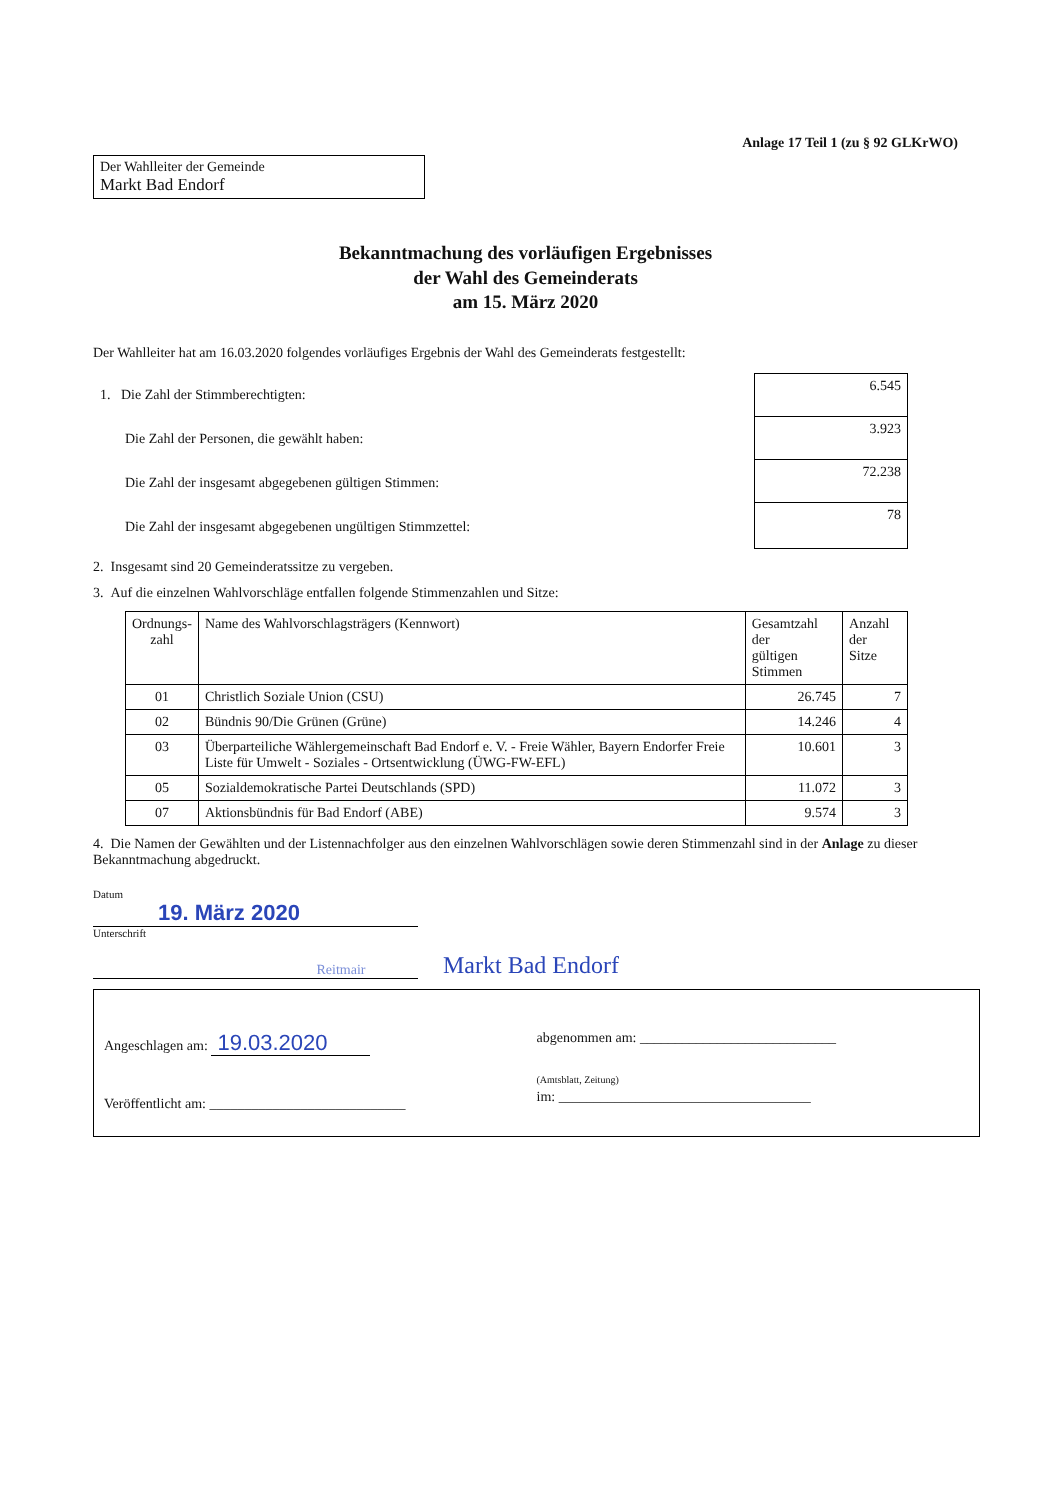Anlage 17 Teil 1 (zu § 92 GLKrWO)
Der Wahlleiter der Gemeinde
Markt Bad Endorf
Bekanntmachung des vorläufigen Ergebnisses
der Wahl des Gemeinderats
am 15. März 2020
Der Wahlleiter hat am 16.03.2020 folgendes vorläufiges Ergebnis der Wahl des Gemeinderats festgestellt:
1. Die Zahl der Stimmberechtigten:
Die Zahl der Personen, die gewählt haben:
Die Zahl der insgesamt abgegebenen gültigen Stimmen:
Die Zahl der insgesamt abgegebenen ungültigen Stimmzettel:
6.545
3.923
72.238
78
2. Insgesamt sind 20 Gemeinderatssitze zu vergeben.
3. Auf die einzelnen Wahlvorschläge entfallen folgende Stimmenzahlen und Sitze:
| Ordnungs- zahl | Name des Wahlvorschlagsträgers (Kennwort) | Gesamtzahl der gültigen Stimmen | Anzahl der Sitze |
| --- | --- | --- | --- |
| 01 | Christlich Soziale Union (CSU) | 26.745 | 7 |
| 02 | Bündnis 90/Die Grünen (Grüne) | 14.246 | 4 |
| 03 | Überparteiliche Wählergemeinschaft Bad Endorf e. V. - Freie Wähler, Bayern Endorfer Freie Liste für Umwelt - Soziales - Ortsentwicklung (ÜWG-FW-EFL) | 10.601 | 3 |
| 05 | Sozialdemokratische Partei Deutschlands (SPD) | 11.072 | 3 |
| 07 | Aktionsbündnis für Bad Endorf (ABE) | 9.574 | 3 |
4. Die Namen der Gewählten und der Listennachfolger aus den einzelnen Wahlvorschlägen sowie deren Stimmenzahl sind in der Anlage zu dieser Bekanntmachung abgedruckt.
Datum
19. März 2020
Unterschrift
Reitmair
Markt Bad Endorf
Angeschlagen am: 19.03.2020
Veröffentlicht am: ____________________________
abgenommen am: ____________________________
(Amtsblatt, Zeitung)
im: ____________________________________